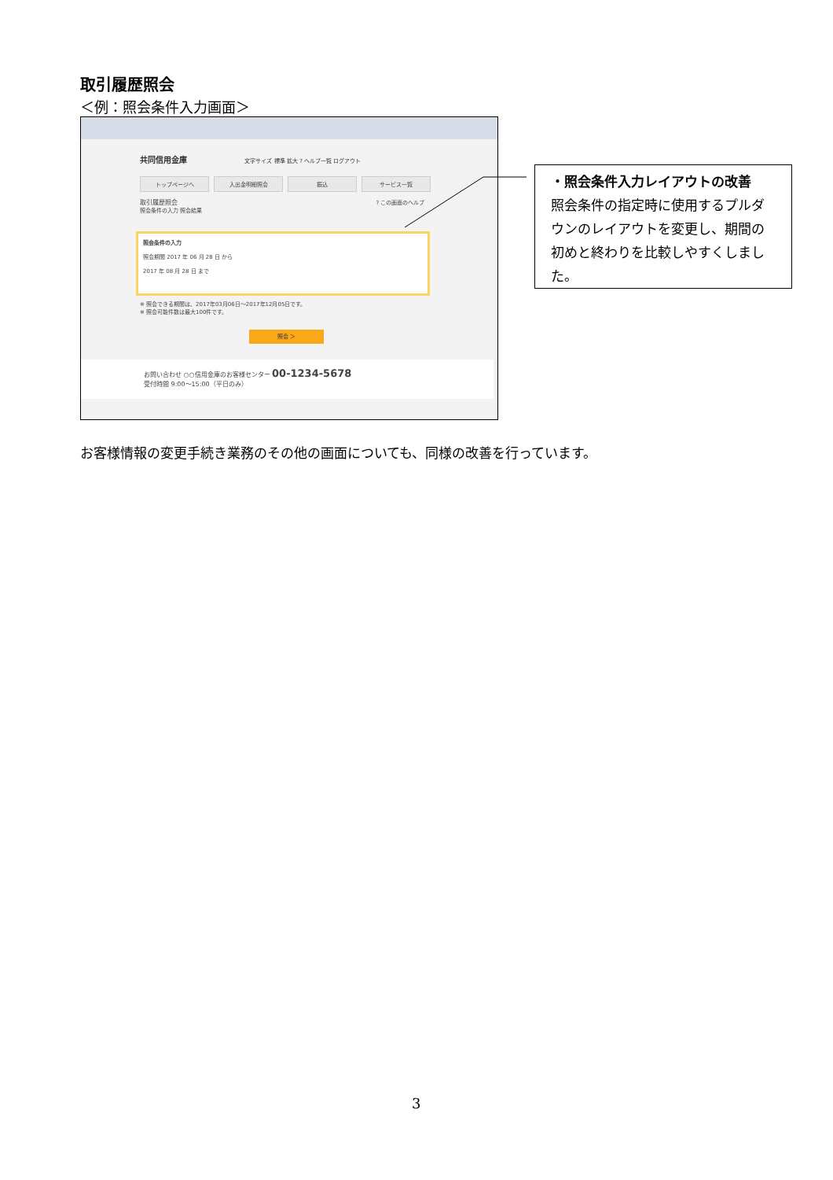取引履歴照会
＜例：照会条件入力画面＞
共同信用金庫 文字サイズ 標準 拡大 ? ヘルプ一覧 ログアウト
トップページへ 入出金明細照会 振込 サービス一覧
取引履歴照会 ? この画面のヘルプ
照会条件の入力 照会結果
照会条件の入力
照会期間 2017 年 06 月 28 日 から
2017 年 08 月 28 日 まで
※ 照会できる期間は、2017年03月06日～2017年12月05日です。
※ 照会可能件数は最大100件です。
照会 ＞
お問い合わせ ○○信用金庫のお客様センター 00-1234-5678
受付時間 9:00～15:00（平日のみ）
・照会条件入力レイアウトの改善
照会条件の指定時に使用するプルダウンのレイアウトを変更し、期間の初めと終わりを比較しやすくしました。
お客様情報の変更手続き業務のその他の画面についても、同様の改善を行っています。
3